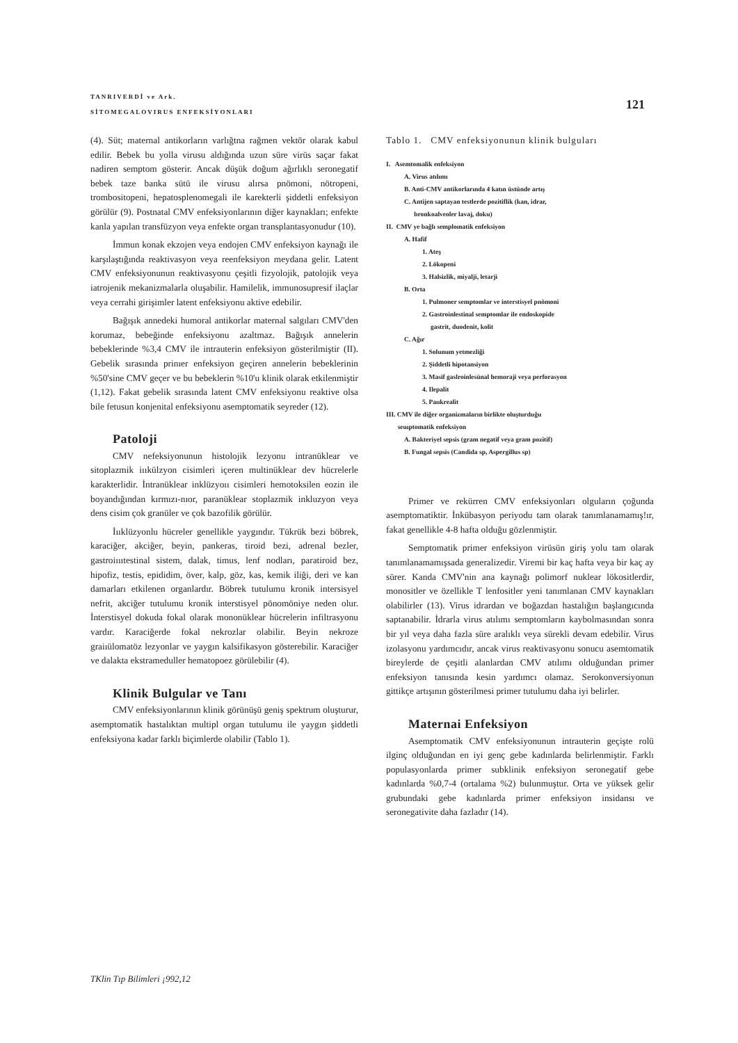TANRIVERDİ ve Ark.
SİTOMEGALOVIRUS ENFEKSİYONLARI
121
(4). Süt; maternal antikorların varlığtna rağmen vektör olarak kabul edilir. Bebek bu yolla virusu aldığında uzun süre virüs saçar fakat nadiren semptom gösterir. Ancak düşük doğum ağırlıklı seronegatif bebek taze banka sütü ile virusu alırsa pnömoni, nötropeni, trombositopeni, hepatosplenomegali ile karekterli şiddetli enfeksiyon görülür (9). Postnatal CMV enfeksiyonlarının diğer kaynakları; enfekte kanla yapılan transfüzyon veya enfekte organ transplantasyonudur (10).
İmmun konak ekzojen veya endojen CMV enfeksiyon kaynağı ile karşılaştığında reaktivasyon veya reenfeksiyon meydana gelir. Latent CMV enfeksiyonunun reaktivasyonu çeşitli fizyolojik, patolojik veya iatrojenik mekanizmalarla oluşabilir. Hamilelik, immunosupresif ilaçlar veya cerrahi girişimler latent enfeksiyonu aktive edebilir.
Bağışık annedeki humoral antikorlar maternal salgıları CMV'den korumaz, bebeğinde enfeksiyonu azaltmaz. Bağışık annelerin bebeklerinde %3,4 CMV ile intrauterin enfeksiyon gösterilmiştir (II). Gebelik sırasında prinıer enfeksiyon geçiren annelerin bebeklerinin %50'sine CMV geçer ve bu bebeklerin %10'u klinik olarak etkilenmiştir (1,12). Fakat gebelik sırasında latent CMV enfeksiyonu reaktive olsa bile fetusun konjenital enfeksiyonu asemptomatik seyreder (12).
Patoloji
CMV nefeksiyonunun histolojik lezyonu intranüklear ve sitoplazmik iııkülzyon cisimleri içeren multinüklear dev hücrelerle karakterlidir. İntranüklear inklüzyoıı cisimleri hemotoksilen eozin ile boyandığından kırmızı-nıor, paranüklear stoplazmik inkluzyon veya dens cisim çok granüler ve çok bazofilik görülür.
İııklüzyonlu hücreler genellikle yaygındır. Tükrük bezi böbrek, karaciğer, akciğer, beyin, pankeras, tiroid bezi, adrenal bezler, gastroiıııtestinal sistem, dalak, timus, lenf nodları, paratiroid bez, hipofiz, testis, epididim, över, kalp, göz, kas, kemik iliği, deri ve kan damarları etkilenen organlardır. Böbrek tutulumu kronik intersisyel nefrit, akciğer tutulumu kronik interstisyel pönomöniye neden olur. İnterstisyel dokuda fokal olarak mononüklear hücrelerin infiltrasyonu vardır. Karaciğerde fokal nekrozlar olabilir. Beyin nekroze graiıülomatöz lezyonlar ve yaygın kalsifikasyon gösterebilir. Karaciğer ve dalakta ekstrameduller hematopoez görülebilir (4).
Klinik Bulgular ve Tanı
CMV enfeksiyonlarının klinik görünüşü geniş spektrum oluşturur, asemptomatik hastalıktan multipl organ tutulumu ile yaygın şiddetli enfeksiyona kadar farklı biçimlerde olabilir (Tablo 1).
Tablo 1. CMV enfeksiyonunun klinik bulguları
I. Asemtomalik enfeksiyon
A. Virus atılımı
B. Anti-CMV antikorlarında 4 katın üstünde artış
C. Antijen saptayan testlerde pozitiflik (kan, idrar,
bronkoalveoler lavaj, doku)
II. CMV ye bağlı semploınatik enfeksiyon
A. Hafif
1. Ateş
2. Lökopeni
3. Halsizlik, miyalji, letarji
B. Orta
1. Pulmoner semptomlar ve interstisyel pnömoni
2. Gastroinlestinal semptomlar ile endoskopide
gastrit, duodenit, kolit
C. Ağır
1. Solunum yetmezliği
2. Şiddetli hipotansiyon
3. Masif gaslroinlesünal hemoraji veya perforasyon
4. Ilepalit
5. Paııkrealit
III. CMV ile diğer organizmaların birlikte oluşturduğu
seuıptomatik enfeksiyon
A. Bakteriyel sepsis (gram negatif veya gram pozitif)
B. Fungal sepsis (Candida sp, Aspergillus sp)
Primer ve rekürren CMV enfeksiyonları olguların çoğunda asemptomatiktir. İnkübasyon periyodu tam olarak tanımlanamamış!ır, fakat genellikle 4-8 hafta olduğu gözlenmiştir.
Semptomatik primer enfeksiyon virüsün giriş yolu tam olarak tanımlanamamışsada generalizedir. Viremi bir kaç hafta veya bir kaç ay sürer. Kanda CMV'nin ana kaynağı polimorf nuklear lökositlerdir, monositler ve özellikle T lenfositler yeni tanımlanan CMV kaynakları olabilirler (13). Virus idrardan ve boğazdan hastalığın başlangıcında saptanabilir. İdrarla virus atılımı semptomların kaybolmasından sonra bir yıl veya daha fazla süre aralıklı veya sürekli devam edebilir. Virus izolasyonu yardımcıdır, ancak virus reaktivasyonu sonucu asemtomatik bireylerde de çeşitli alanlardan CMV atılımı olduğundan primer enfeksiyon tanısında kesin yardımcı olamaz. Serokonversiyonun gittikçe artışının gösterilmesi primer tutulumu daha iyi belirler.
Maternai Enfeksiyon
Asemptomatik CMV enfeksiyonunun intrauterin geçişte rolü ilginç olduğundan en iyi genç gebe kadınlarda belirlenmiştir. Farklı populasyonlarda primer subklinik enfeksiyon seronegatif gebe kadınlarda %0,7-4 (ortalama %2) bulunmuştur. Orta ve yüksek gelir grubundaki gebe kadınlarda primer enfeksiyon insidansı ve seronegativite daha fazladır (14).
TKlin Tıp Bilimleri ¡992,12